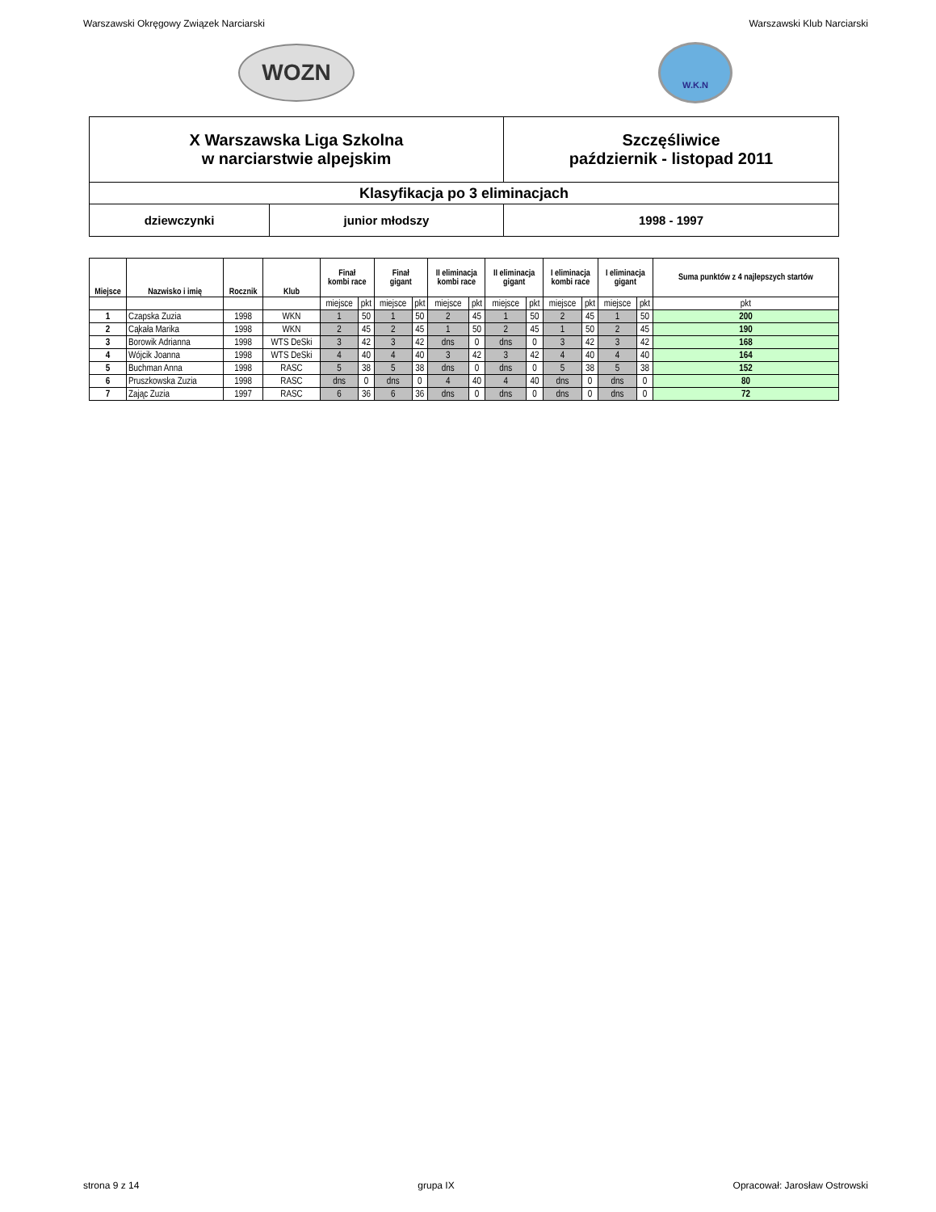Warszawski Okręgowy Związek Narciarski Warszawski Klub Narciarski
WOZN W.K.N
| X Warszawska Liga Szkolna w narciarstwie alpejskim | | Szczęśliwice październik - listopad 2011 |
| Klasyfikacja po 3 eliminacjach | | |
| dziewczynki | junior młodszy | 1998 - 1997 |
| Miejsce | Nazwisko i imię | Rocznik | Klub | Finał kombi race | | Finał gigant | | II eliminacja kombi race | | II eliminacja gigant | | I eliminacja kombi race | | I eliminacja gigant | | Suma punktów z 4 najlepszych startów |
| --- | --- | --- | --- | --- | --- | --- | --- | --- | --- | --- | --- | --- | --- | --- | --- | --- |
| | | | | miejsce | pkt | miejsce | pkt | miejsce | pkt | miejsce | pkt | miejsce | pkt | miejsce | pkt | pkt |
| 1 | Czapska Zuzia | 1998 | WKN | 1 | 50 | 1 | 50 | 2 | 45 | 1 | 50 | 2 | 45 | 1 | 50 | 200 |
| 2 | Cąkała Marika | 1998 | WKN | 2 | 45 | 2 | 45 | 1 | 50 | 2 | 45 | 1 | 50 | 2 | 45 | 190 |
| 3 | Borowik Adrianna | 1998 | WTS DeSki | 3 | 42 | 3 | 42 | dns | 0 | dns | 0 | 3 | 42 | 3 | 42 | 168 |
| 4 | Wójcik Joanna | 1998 | WTS DeSki | 4 | 40 | 4 | 40 | 3 | 42 | 3 | 42 | 4 | 40 | 4 | 40 | 164 |
| 5 | Buchman Anna | 1998 | RASC | 5 | 38 | 5 | 38 | dns | 0 | dns | 0 | 5 | 38 | 5 | 38 | 152 |
| 6 | Pruszkowska Zuzia | 1998 | RASC | dns | 0 | dns | 0 | 4 | 40 | 4 | 40 | dns | 0 | dns | 0 | 80 |
| 7 | Zając Zuzia | 1997 | RASC | 6 | 36 | 6 | 36 | dns | 0 | dns | 0 | dns | 0 | dns | 0 | 72 |
strona 9 z 14 grupa IX Opracował: Jarosław Ostrowski